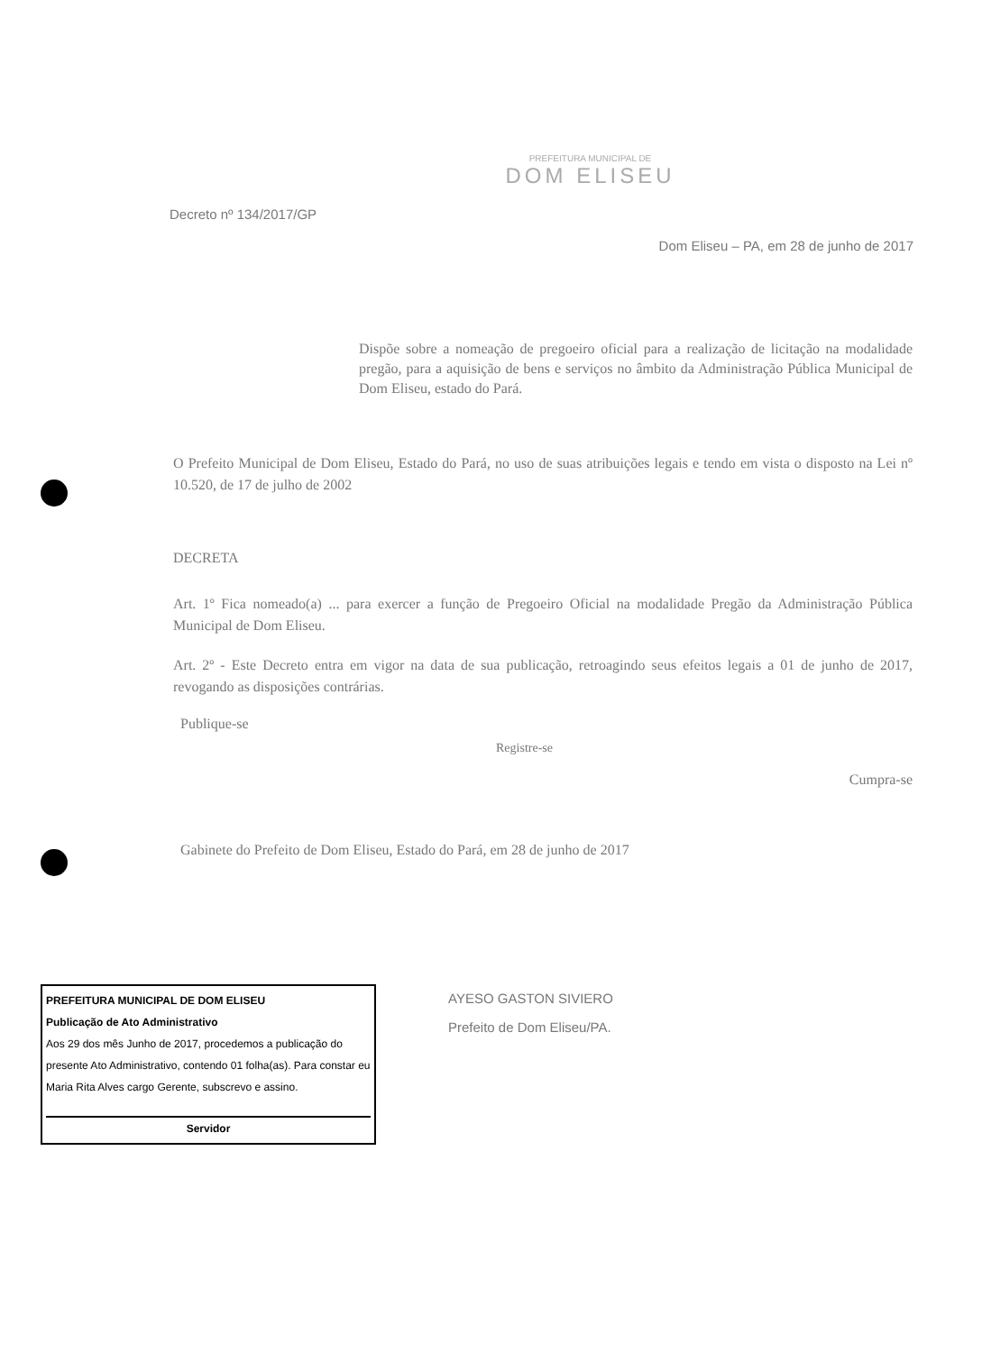PREFEITURA MUNICIPAL DE
DOM ELISEU
Decreto nº 134/2017/GP
Dom Eliseu – PA, em 28 de junho de 2017
Dispõe sobre a nomeação de pregoeiro oficial para a realização de licitação na modalidade pregão, para a aquisição de bens e serviços no âmbito da Administração Pública Municipal de Dom Eliseu, estado do Pará.
O Prefeito Municipal de Dom Eliseu, Estado do Pará, no uso de suas atribuições legais e tendo em vista o disposto na Lei nº 10.520, de 17 de julho de 2002
DECRETA
Art. 1º Fica nomeado(a) ... para exercer a função de Pregoeiro Oficial na modalidade Pregão da Administração Pública Municipal de Dom Eliseu.
Art. 2º - Este Decreto entra em vigor na data de sua publicação, retroagindo seus efeitos legais a 01 de junho de 2017, revogando as disposições contrárias.
Publique-se
Registre-se
Cumpra-se
Gabinete do Prefeito de Dom Eliseu, Estado do Pará, em 28 de junho de 2017
PREFEITURA MUNICIPAL DE DOM ELISEU
Publicação de Ato Administrativo
Aos 29 dos mês Junho de 2017, procedemos a publicação do presente Ato Administrativo, contendo 01 folha(as). Para constar eu Maria Rita Alves cargo Gerente, subscrevo e assino.
Servidor
AYESO GASTON SIVIERO
Prefeito de Dom Eliseu/PA.